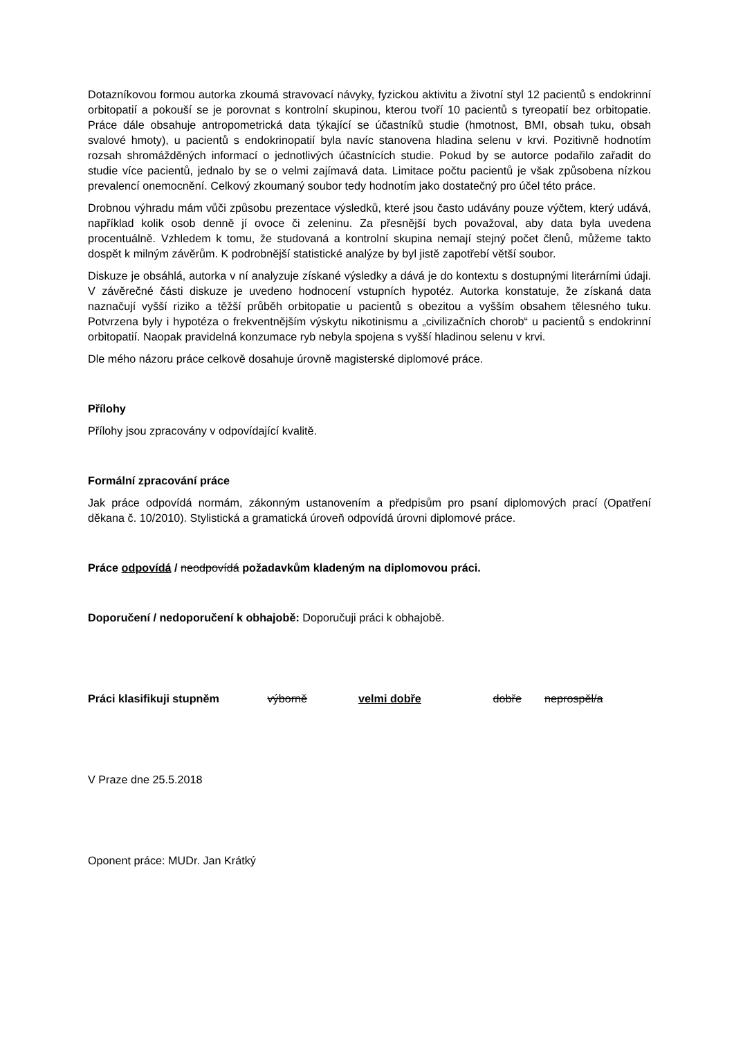Dotazníkovou formou autorka zkoumá stravovací návyky, fyzickou aktivitu a životní styl 12 pacientů s endokrinní orbitopatií a pokouší se je porovnat s kontrolní skupinou, kterou tvoří 10 pacientů s tyreopatií bez orbitopatie. Práce dále obsahuje antropometrická data týkající se účastníků studie (hmotnost, BMI, obsah tuku, obsah svalové hmoty), u pacientů s endokrinopatií byla navíc stanovena hladina selenu v krvi. Pozitivně hodnotím rozsah shromážděných informací o jednotlivých účastnících studie. Pokud by se autorce podařilo zařadit do studie více pacientů, jednalo by se o velmi zajímavá data. Limitace počtu pacientů je však způsobena nízkou prevalencí onemocnění. Celkový zkoumaný soubor tedy hodnotím jako dostatečný pro účel této práce.
Drobnou výhradu mám vůči způsobu prezentace výsledků, které jsou často udávány pouze výčtem, který udává, například kolik osob denně jí ovoce či zeleninu. Za přesnější bych považoval, aby data byla uvedena procentuálně. Vzhledem k tomu, že studovaná a kontrolní skupina nemají stejný počet členů, můžeme takto dospět k milným závěrům. K podrobnější statistické analýze by byl jistě zapotřebí větší soubor.
Diskuze je obsáhlá, autorka v ní analyzuje získané výsledky a dává je do kontextu s dostupnými literárními údaji. V závěrečné části diskuze je uvedeno hodnocení vstupních hypotéz. Autorka konstatuje, že získaná data naznačují vyšší riziko a těžší průběh orbitopatie u pacientů s obezitou a vyšším obsahem tělesného tuku. Potvrzena byly i hypotéza o frekventnějším výskytu nikotinismu a „civilizačních chorob“ u pacientů s endokrinní orbitopatií. Naopak pravidelná konzumace ryb nebyla spojena s vyšší hladinou selenu v krvi.
Dle mého názoru práce celkově dosahuje úrovně magisterské diplomové práce.
Přílohy
Přílohy jsou zpracovány v odpovídající kvalitě.
Formální zpracování práce
Jak práce odpovídá normám, zákonným ustanovením a předpisům pro psaní diplomových prací (Opatření děkana č. 10/2010). Stylistická a gramatická úroveň odpovídá úrovni diplomové práce.
Práce odpovídá / neodpovídá požadavkům kladeným na diplomovou práci.
Doporučení / nedoporučení k obhajobě: Doporučuji práci k obhajobě.
Práci klasifikuji stupněm výborně velmi dobře dobře neprospěl/a
V Praze dne 25.5.2018
Oponent práce: MUDr. Jan Krátký